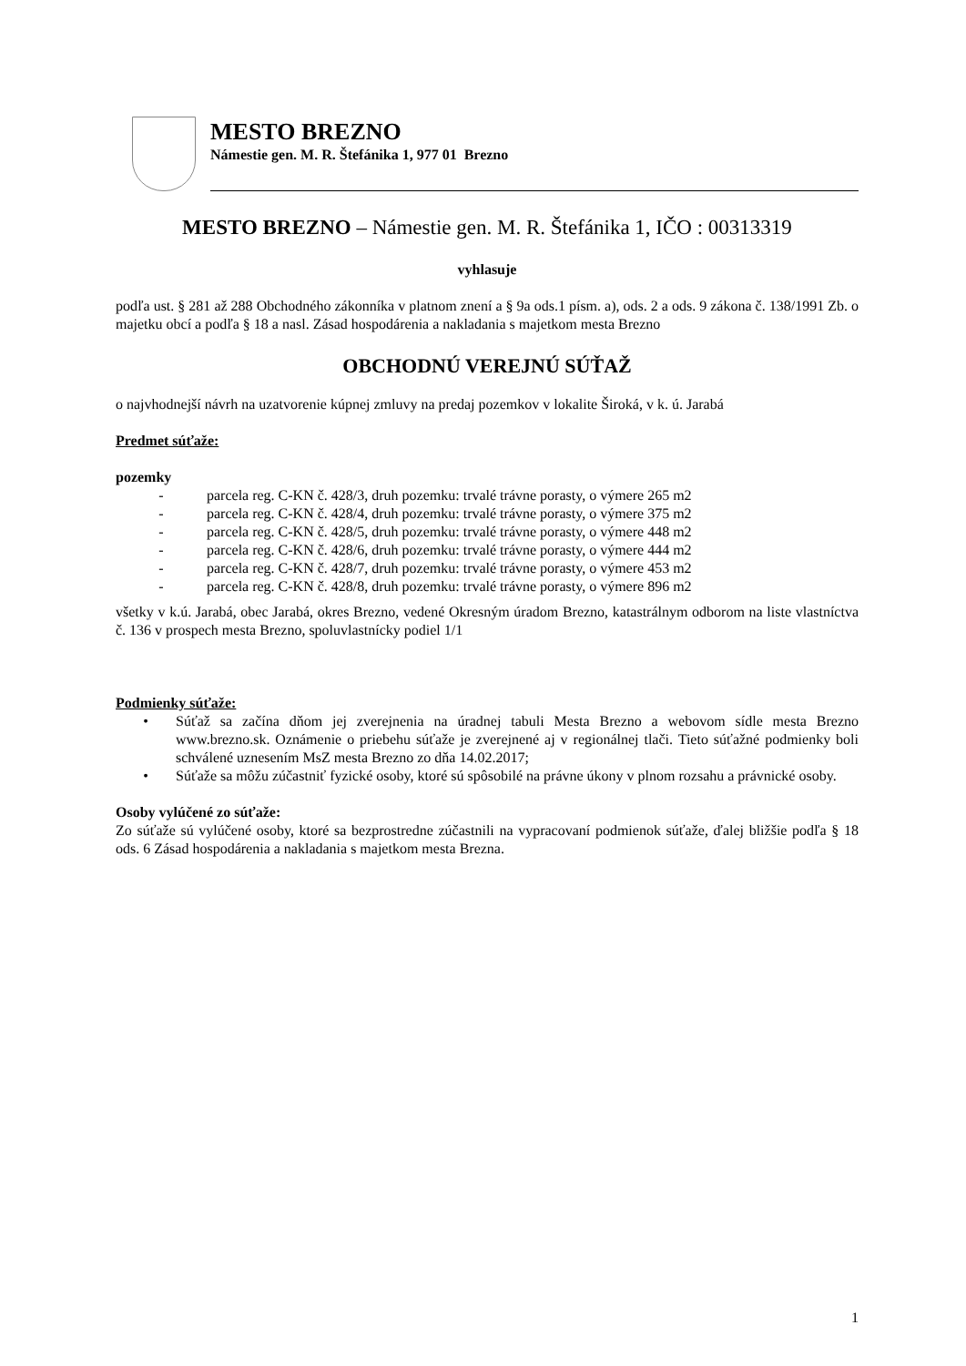MESTO BREZNO
Námestie gen. M. R. Štefánika 1, 977 01 Brezno
MESTO BREZNO – Námestie gen. M. R. Štefánika 1, IČO : 00313319
vyhlasuje
podľa ust. § 281 až 288 Obchodného zákonníka v platnom znení a § 9a ods.1 písm. a), ods. 2 a ods. 9 zákona č. 138/1991 Zb. o majetku obcí a podľa § 18 a nasl. Zásad hospodárenia a nakladania s majetkom mesta Brezno
OBCHODNÚ VEREJNÚ SÚŤAŽ
o najvhodnejší návrh na uzatvorenie kúpnej zmluvy na predaj pozemkov v lokalite Široká, v k. ú. Jarabá
Predmet súťaže:
pozemky
- parcela reg. C-KN č. 428/3, druh pozemku: trvalé trávne porasty, o výmere 265 m2
- parcela reg. C-KN č. 428/4, druh pozemku: trvalé trávne porasty, o výmere 375 m2
- parcela reg. C-KN č. 428/5, druh pozemku: trvalé trávne porasty, o výmere 448 m2
- parcela reg. C-KN č. 428/6, druh pozemku: trvalé trávne porasty, o výmere 444 m2
- parcela reg. C-KN č. 428/7, druh pozemku: trvalé trávne porasty, o výmere 453 m2
- parcela reg. C-KN č. 428/8, druh pozemku: trvalé trávne porasty, o výmere 896 m2
všetky v k.ú. Jarabá, obec Jarabá, okres Brezno, vedené Okresným úradom Brezno, katastrálnym odborom na liste vlastníctva č. 136 v prospech mesta Brezno, spoluvlastnícky podiel 1/1
Podmienky súťaže:
• Súťaž sa začína dňom jej zverejnenia na úradnej tabuli Mesta Brezno a webovom sídle mesta Brezno www.brezno.sk. Oznámenie o priebehu súťaže je zverejnené aj v regionálnej tlači. Tieto súťažné podmienky boli schválené uznesením MsZ mesta Brezno zo dňa 14.02.2017;
• Súťaže sa môžu zúčastniť fyzické osoby, ktoré sú spôsobilé na právne úkony v plnom rozsahu a právnické osoby.
Osoby vylúčené zo súťaže:
Zo súťaže sú vylúčené osoby, ktoré sa bezprostredne zúčastnili na vypracovaní podmienok súťaže, ďalej bližšie podľa § 18 ods. 6 Zásad hospodárenia a nakladania s majetkom mesta Brezna.
1